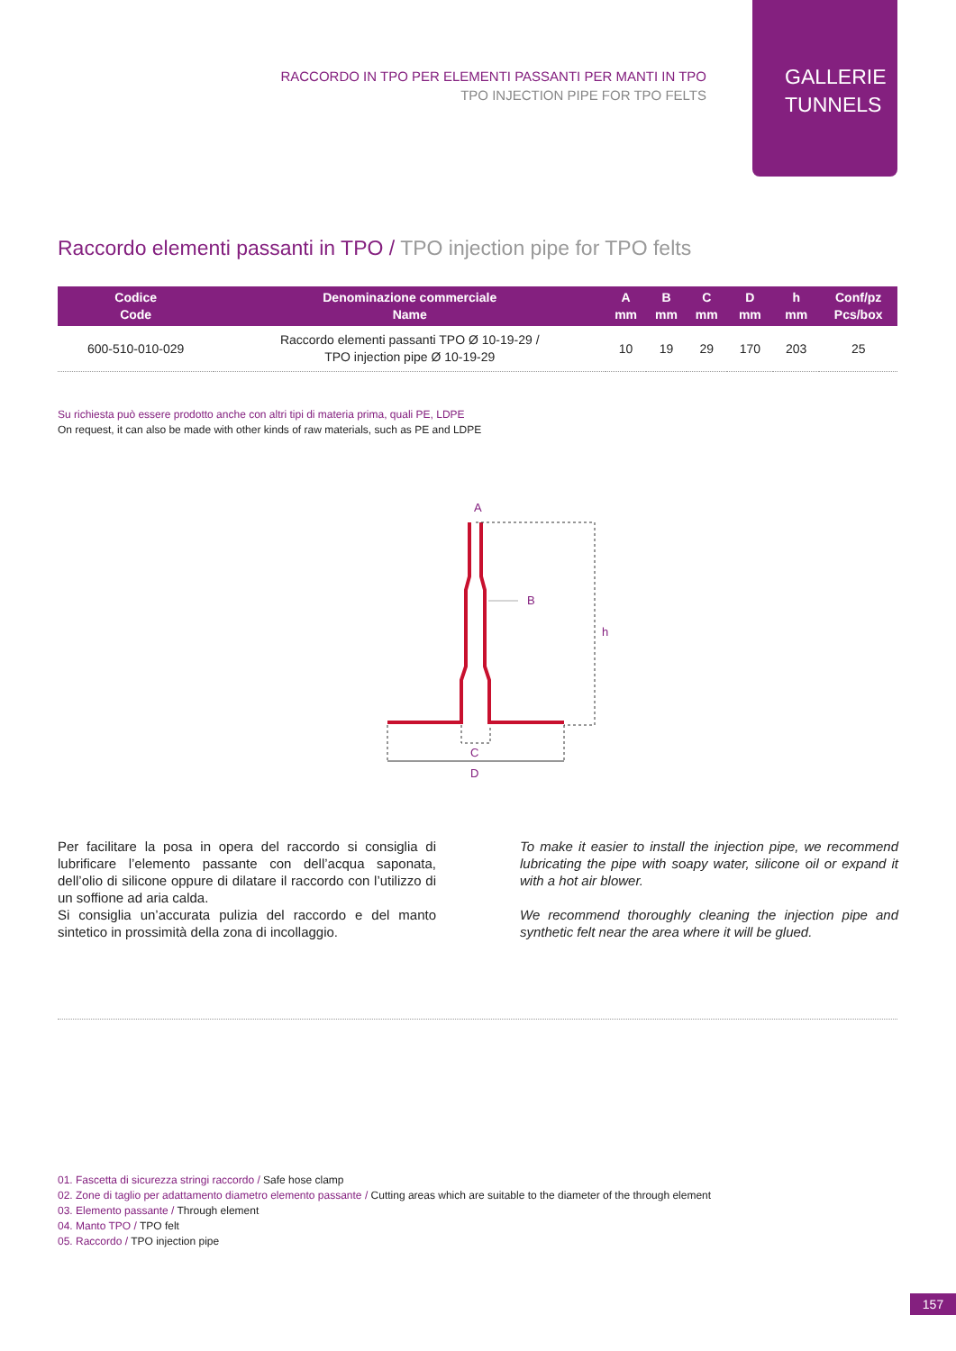RACCORDO IN TPO PER ELEMENTI PASSANTI PER MANTI IN TPO
TPO INJECTION PIPE FOR TPO FELTS
GALLERIE
TUNNELS
Raccordo elementi passanti in TPO / TPO injection pipe for TPO felts
| Codice Code | Denominazione commerciale Name | A mm | B mm | C mm | D mm | h mm | Conf/pz Pcs/box |
| --- | --- | --- | --- | --- | --- | --- | --- |
| 600-510-010-029 | Raccordo elementi passanti TPO Ø 10-19-29 / TPO injection pipe Ø 10-19-29 | 10 | 19 | 29 | 170 | 203 | 25 |
Su richiesta può essere prodotto anche con altri tipi di materia prima, quali PE, LDPE
On request, it can also be made with other kinds of raw materials, such as PE and LDPE
A
B
h
C
D
Per facilitare la posa in opera del raccordo si consiglia di lubrificare l’elemento passante con dell’acqua saponata, dell’olio di silicone oppure di dilatare il raccordo con l’utilizzo di un soffione ad aria calda.
Si consiglia un’accurata pulizia del raccordo e del manto sintetico in prossimità della zona di incollaggio.
To make it easier to install the injection pipe, we recommend lubricating the pipe with soapy water, silicone oil or expand it with a hot air blower.
We recommend thoroughly cleaning the injection pipe and synthetic felt near the area where it will be glued.
01. Fascetta di sicurezza stringi raccordo / Safe hose clamp
02. Zone di taglio per adattamento diametro elemento passante / Cutting areas which are suitable to the diameter of the through element
03. Elemento passante / Through element
04. Manto TPO / TPO felt
05. Raccordo / TPO injection pipe
157